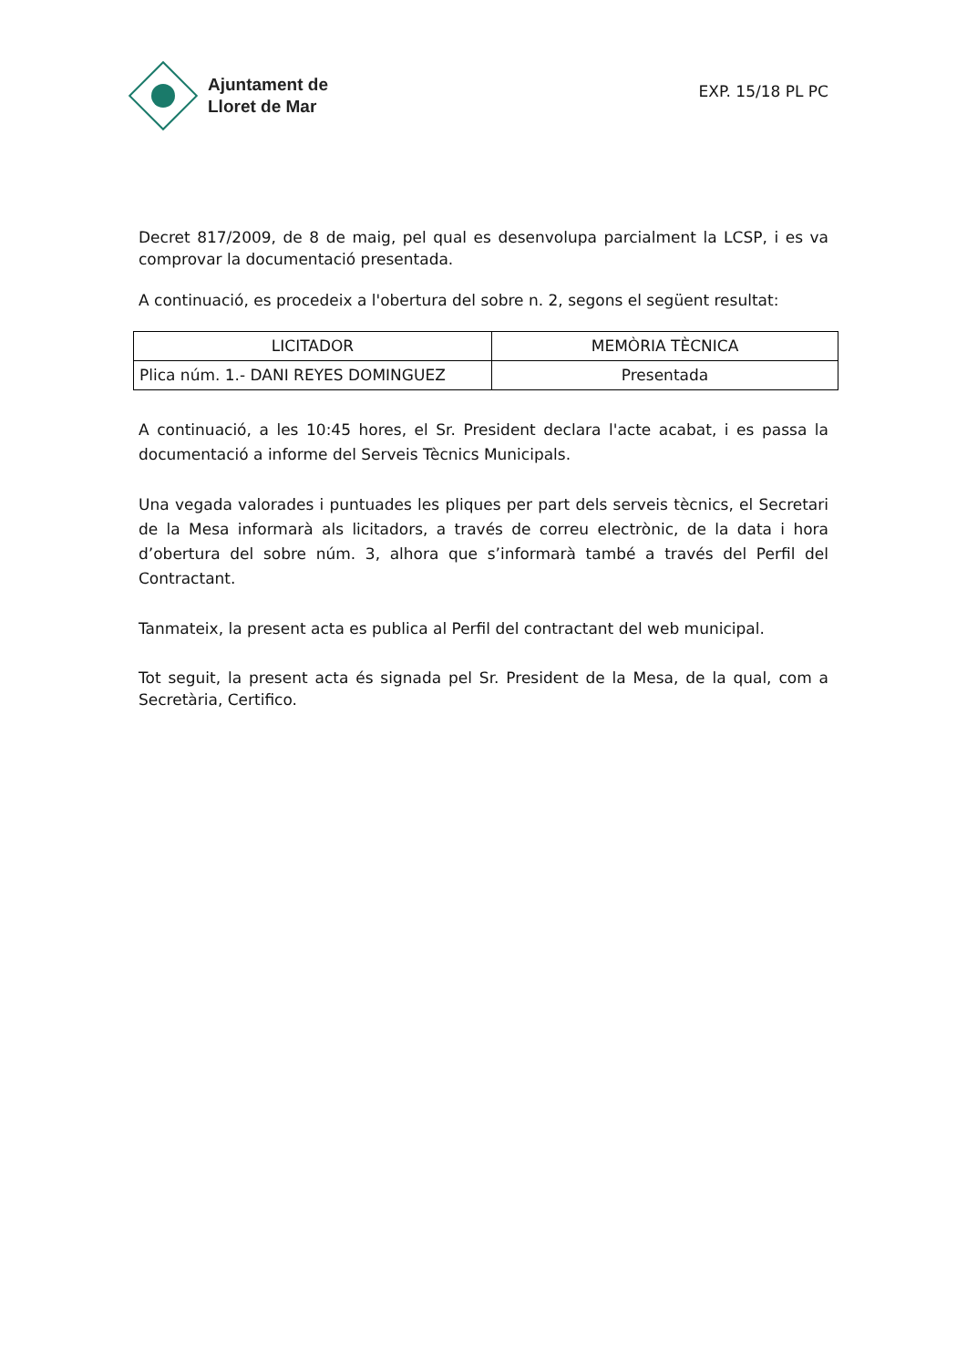Ajuntament de
Lloret de Mar
EXP. 15/18 PL PC
Decret 817/2009, de 8 de maig, pel qual es desenvolupa parcialment la LCSP, i es va comprovar la documentació presentada.
A continuació, es procedeix a l'obertura del sobre n. 2, segons el següent resultat:
| LICITADOR | MEMÒRIA TÈCNICA |
| --- | --- |
| Plica núm. 1.- DANI REYES DOMINGUEZ | Presentada |
A continuació, a les 10:45 hores, el Sr. President declara l'acte acabat, i es passa la documentació a informe del Serveis Tècnics Municipals.
Una vegada valorades i puntuades les pliques per part dels serveis tècnics, el Secretari de la Mesa informarà als licitadors, a través de correu electrònic, de la data i hora d’obertura del sobre núm. 3, alhora que s’informarà també a través del Perfil del Contractant.
Tanmateix, la present acta es publica al Perfil del contractant del web municipal.
Tot seguit, la present acta és signada pel Sr. President de la Mesa, de la qual, com a Secretària, Certifico.